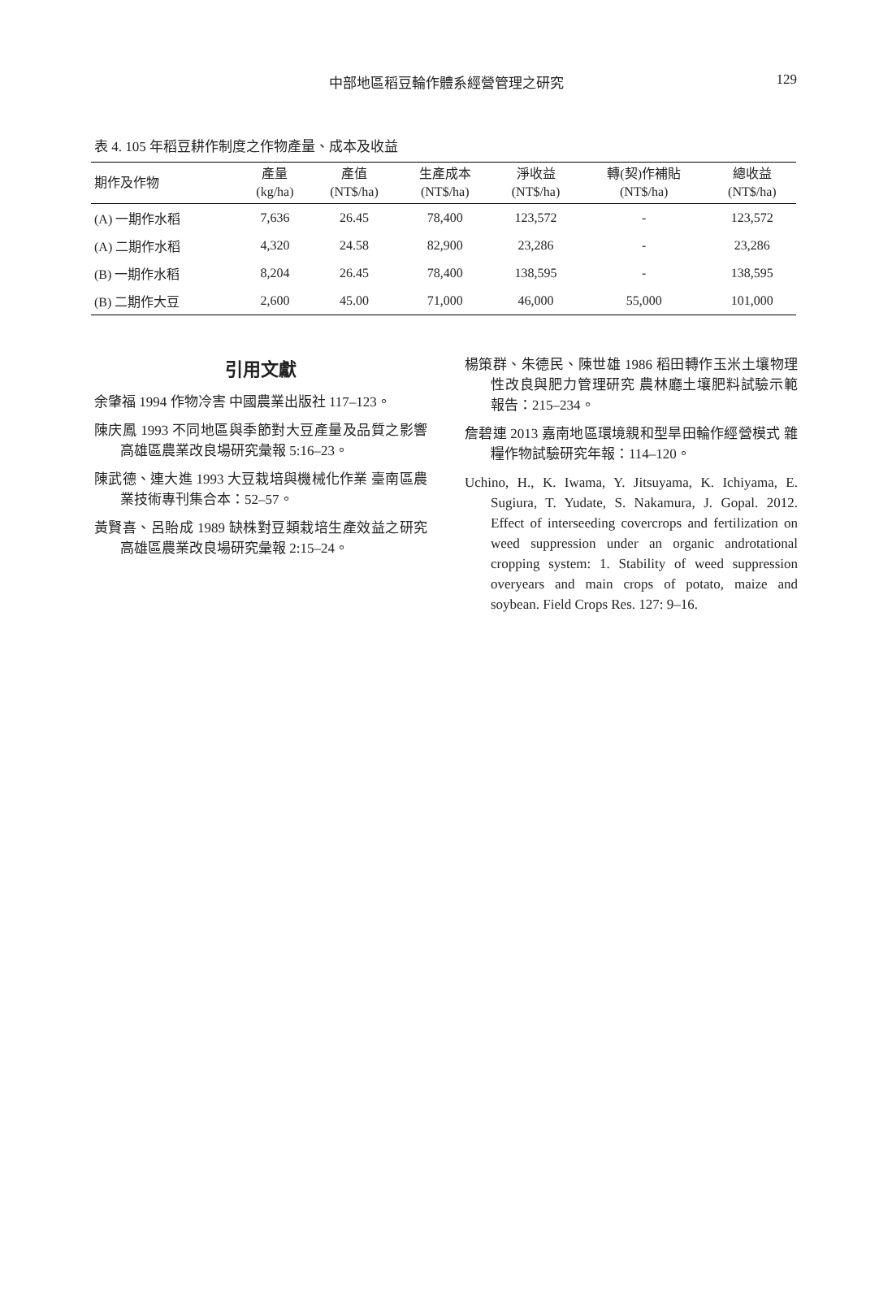中部地區稻豆輪作體系經營管理之研究
129
表 4. 105 年稻豆耕作制度之作物產量、成本及收益
| 期作及作物 | 產量 (kg/ha) | 產值 (NT$/ha) | 生產成本 (NT$/ha) | 淨收益 (NT$/ha) | 轉(契)作補貼 (NT$/ha) | 總收益 (NT$/ha) |
| --- | --- | --- | --- | --- | --- | --- |
| (A) 一期作水稻 | 7,636 | 26.45 | 78,400 | 123,572 | - | 123,572 |
| (A) 二期作水稻 | 4,320 | 24.58 | 82,900 | 23,286 | - | 23,286 |
| (B) 一期作水稻 | 8,204 | 26.45 | 78,400 | 138,595 | - | 138,595 |
| (B) 二期作大豆 | 2,600 | 45.00 | 71,000 | 46,000 | 55,000 | 101,000 |
引用文獻
余肇福 1994 作物冷害 中國農業出版社 117–123。
陳庆鳳 1993 不同地區與季節對大豆產量及品質之影響 高雄區農業改良場研究彙報 5:16–23。
陳武德、連大進 1993 大豆栽培與機械化作業 臺南區農業技術專刊集合本：52–57。
黃賢喜、呂貽成 1989 缺株對豆類栽培生產效益之研究 高雄區農業改良場研究彙報 2:15–24。
楊策群、朱德民、陳世雄 1986 稻田轉作玉米土壤物理性改良與肥力管理研究 農林廳土壤肥料試驗示範報告：215–234。
詹碧連 2013 嘉南地區環境親和型旱田輪作經營模式 雜糧作物試驗研究年報：114–120。
Uchino, H., K. Iwama, Y. Jitsuyama, K. Ichiyama, E. Sugiura, T. Yudate, S. Nakamura, J. Gopal. 2012. Effect of interseeding covercrops and fertilization on weed suppression under an organic androtational cropping system: 1. Stability of weed suppression overyears and main crops of potato, maize and soybean. Field Crops Res. 127: 9–16.